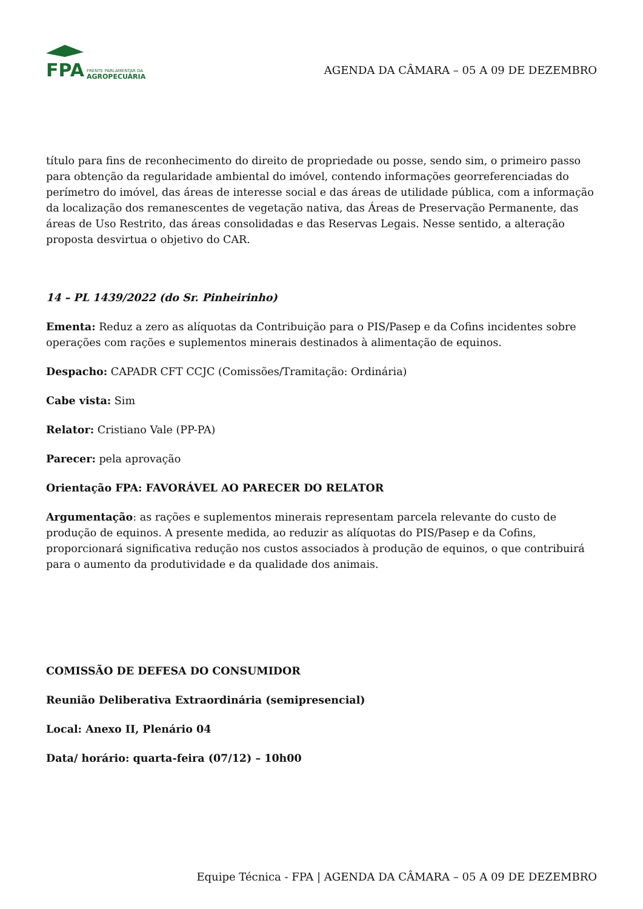FPA
FRENTE PARLAMENTAR DA
AGROPECUÁRIA
AGENDA DA CÂMARA – 05 A 09 DE DEZEMBRO
título para fins de reconhecimento do direito de propriedade ou posse, sendo sim, o primeiro passo para obtenção da regularidade ambiental do imóvel, contendo informações georreferenciadas do perímetro do imóvel, das áreas de interesse social e das áreas de utilidade pública, com a informação da localização dos remanescentes de vegetação nativa, das Áreas de Preservação Permanente, das áreas de Uso Restrito, das áreas consolidadas e das Reservas Legais. Nesse sentido, a alteração proposta desvirtua o objetivo do CAR.
14 – PL 1439/2022 (do Sr. Pinheirinho)
Ementa: Reduz a zero as alíquotas da Contribuição para o PIS/Pasep e da Cofins incidentes sobre operações com rações e suplementos minerais destinados à alimentação de equinos.
Despacho: CAPADR CFT CCJC (Comissões/Tramitação: Ordinária)
Cabe vista: Sim
Relator: Cristiano Vale (PP-PA)
Parecer: pela aprovação
Orientação FPA: FAVORÁVEL AO PARECER DO RELATOR
Argumentação: as rações e suplementos minerais representam parcela relevante do custo de produção de equinos. A presente medida, ao reduzir as alíquotas do PIS/Pasep e da Cofins, proporcionará significativa redução nos custos associados à produção de equinos, o que contribuirá para o aumento da produtividade e da qualidade dos animais.
COMISSÃO DE DEFESA DO CONSUMIDOR
Reunião Deliberativa Extraordinária (semipresencial)
Local: Anexo II, Plenário 04
Data/ horário: quarta-feira (07/12) – 10h00
Equipe Técnica - FPA | AGENDA DA CÂMARA – 05 A 09 DE DEZEMBRO